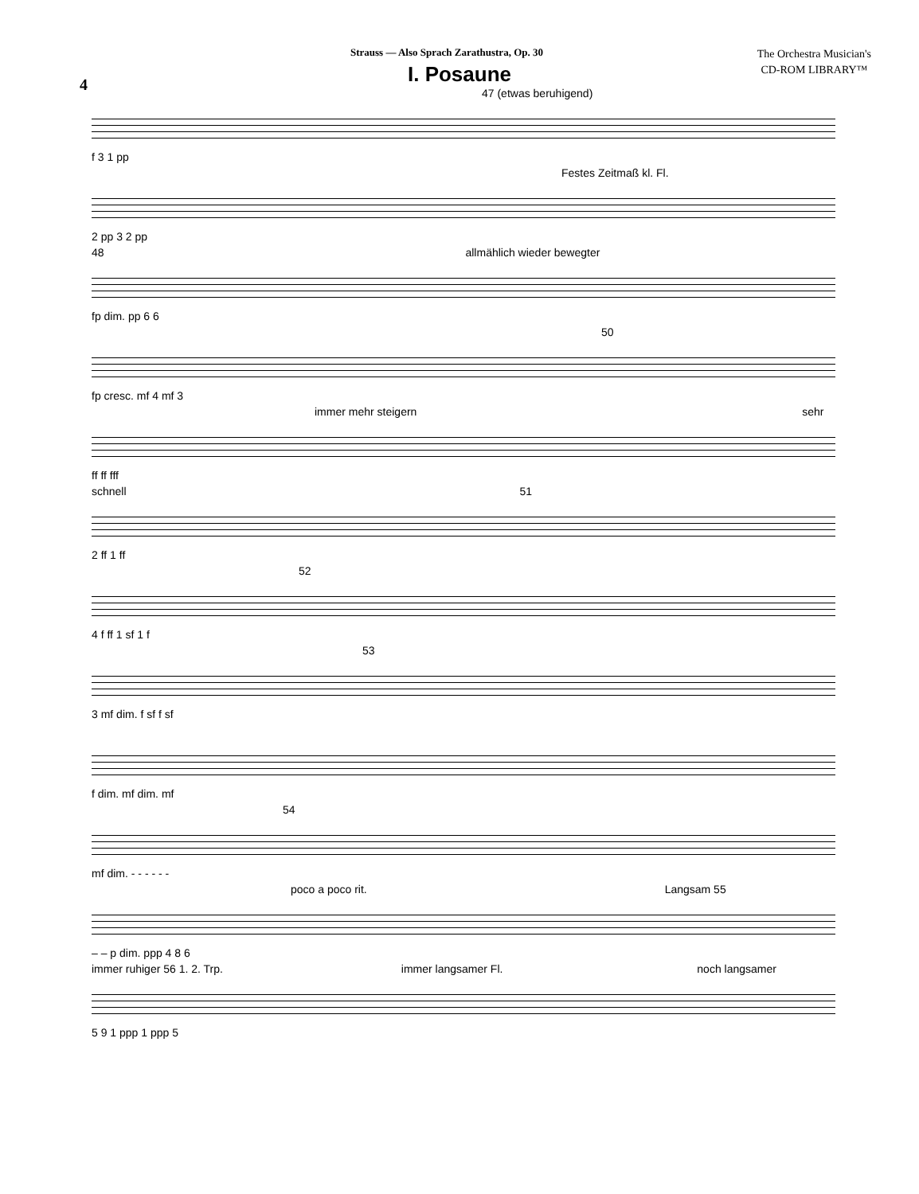Strauss — Also Sprach Zarathustra, Op. 30
The Orchestra Musician's
CD-ROM LIBRARY™
4
I. Posaune
47 (etwas beruhigend)
f 3 1 pp
Festes Zeitmaß kl. Fl.
2 pp 3 2 pp
48 allmählich wieder bewegter
fp dim. pp 6 6
50
fp cresc. mf 4 mf 3
immer mehr steigern sehr
ff ff fff
schnell 51
2 ff 1 ff
52
4 f ff 1 sf 1 f
53
3 mf dim. f sf f sf
f dim. mf dim. mf
54
mf dim. - - - - - -
poco a poco rit. Langsam 55
– – p dim. ppp 4 8 6
immer ruhiger 56 1. 2. Trp. immer langsamer Fl. noch langsamer
5 9 1 ppp 1 ppp 5